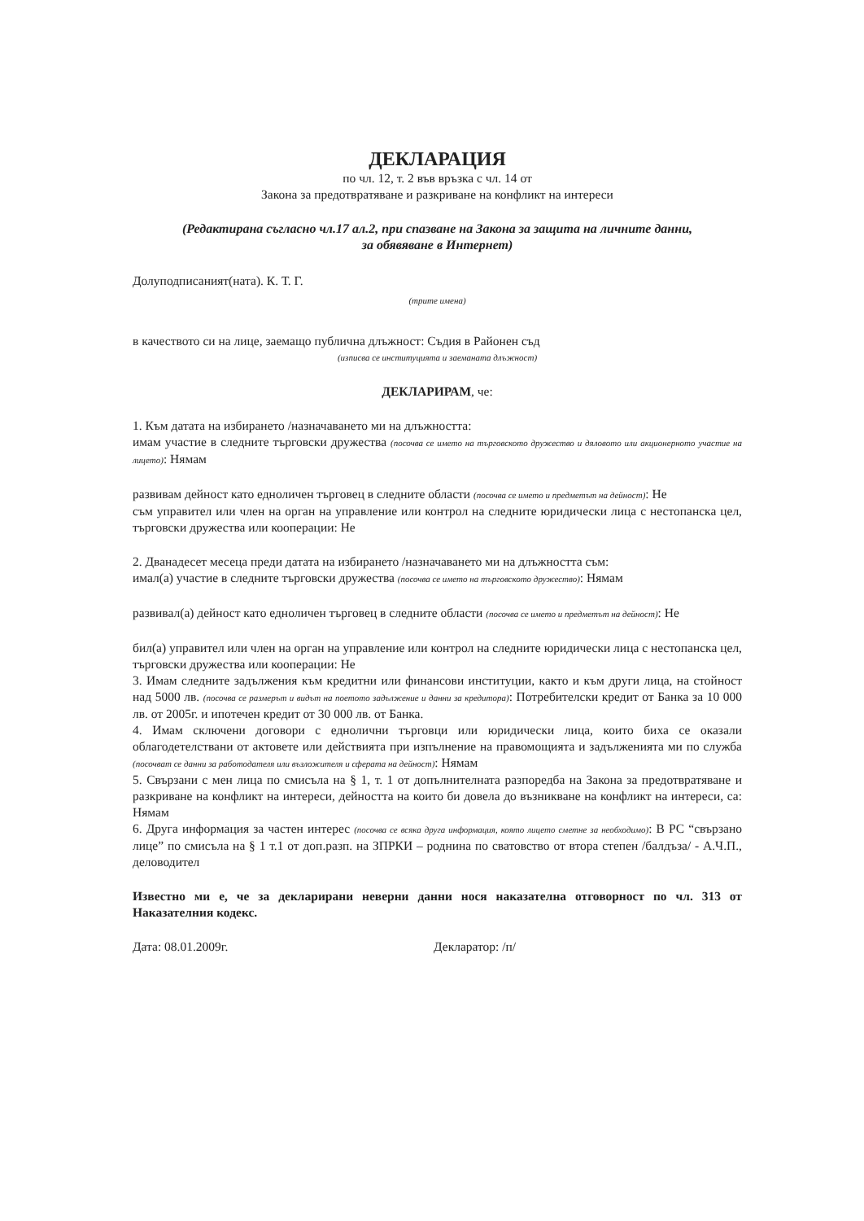ДЕКЛАРАЦИЯ
по чл. 12, т. 2 във връзка с чл. 14 от
Закона за предотвратяване и разкриване на конфликт на интереси
(Редактирана съгласно чл.17 ал.2, при спазване на Закона за защита на личните данни,
за обявяване в Интернет)
Долуподписаният(ната). К. Т. Г.
(трите имена)
в качеството си на лице, заемащо публична длъжност: Съдия в Районен съд
(изписва се институцията и заеманата длъжност)
ДЕКЛАРИРАМ, че:
1. Към датата на избирането /назначаването ми на длъжността:
имам участие в следните търговски дружества (посочва се името на търговското дружество и дяловото или акционерното участие на лицето): Нямам
развивам дейност като едноличен търговец в следните области (посочва се името и предметът на дейност): Не
съм управител или член на орган на управление или контрол на следните юридически лица с нестопанска цел, търговски дружества или кооперации: Не
2. Дванадесет месеца преди датата на избирането /назначаването ми на длъжността съм:
имал(а) участие в следните търговски дружества (посочва се името на търговското дружество): Нямам
развивал(а) дейност като едноличен търговец в следните области (посочва се името и предметът на дейност): Не
бил(а) управител или член на орган на управление или контрол на следните юридически лица с нестопанска цел, търговски дружества или кооперации: Не
3. Имам следните задължения към кредитни или финансови институции, както и към други лица, на стойност над 5000 лв. (посочва се размерът и видът на поетото задължение и данни за кредитора): Потребителски кредит от Банка за 10 000 лв. от 2005г. и ипотечен кредит от 30 000 лв. от Банка.
4. Имам сключени договори с еднолични търговци или юридически лица, които биха се оказали облагодетелствани от актовете или действията при изпълнение на правомощията и задълженията ми по служба (посочват се данни за работодателя или възложителя и сферата на дейност): Нямам
5. Свързани с мен лица по смисъла на § 1, т. 1 от допълнителната разпоредба на Закона за предотвратяване и разкриване на конфликт на интереси, дейността на които би довела до възникване на конфликт на интереси, са: Нямам
6. Друга информация за частен интерес (посочва се всяка друга информация, която лицето сметне за необходимо): В РС “свързано лице” по смисъла на § 1 т.1 от доп.разп. на ЗПРКИ – роднина по сватовство от втора степен /балдъза/ - А.Ч.П., деловодител
Известно ми е, че за декларирани неверни данни нося наказателна отговорност по чл. 313 от Наказателния кодекс.
Дата: 08.01.2009г. Декларатор: /п/